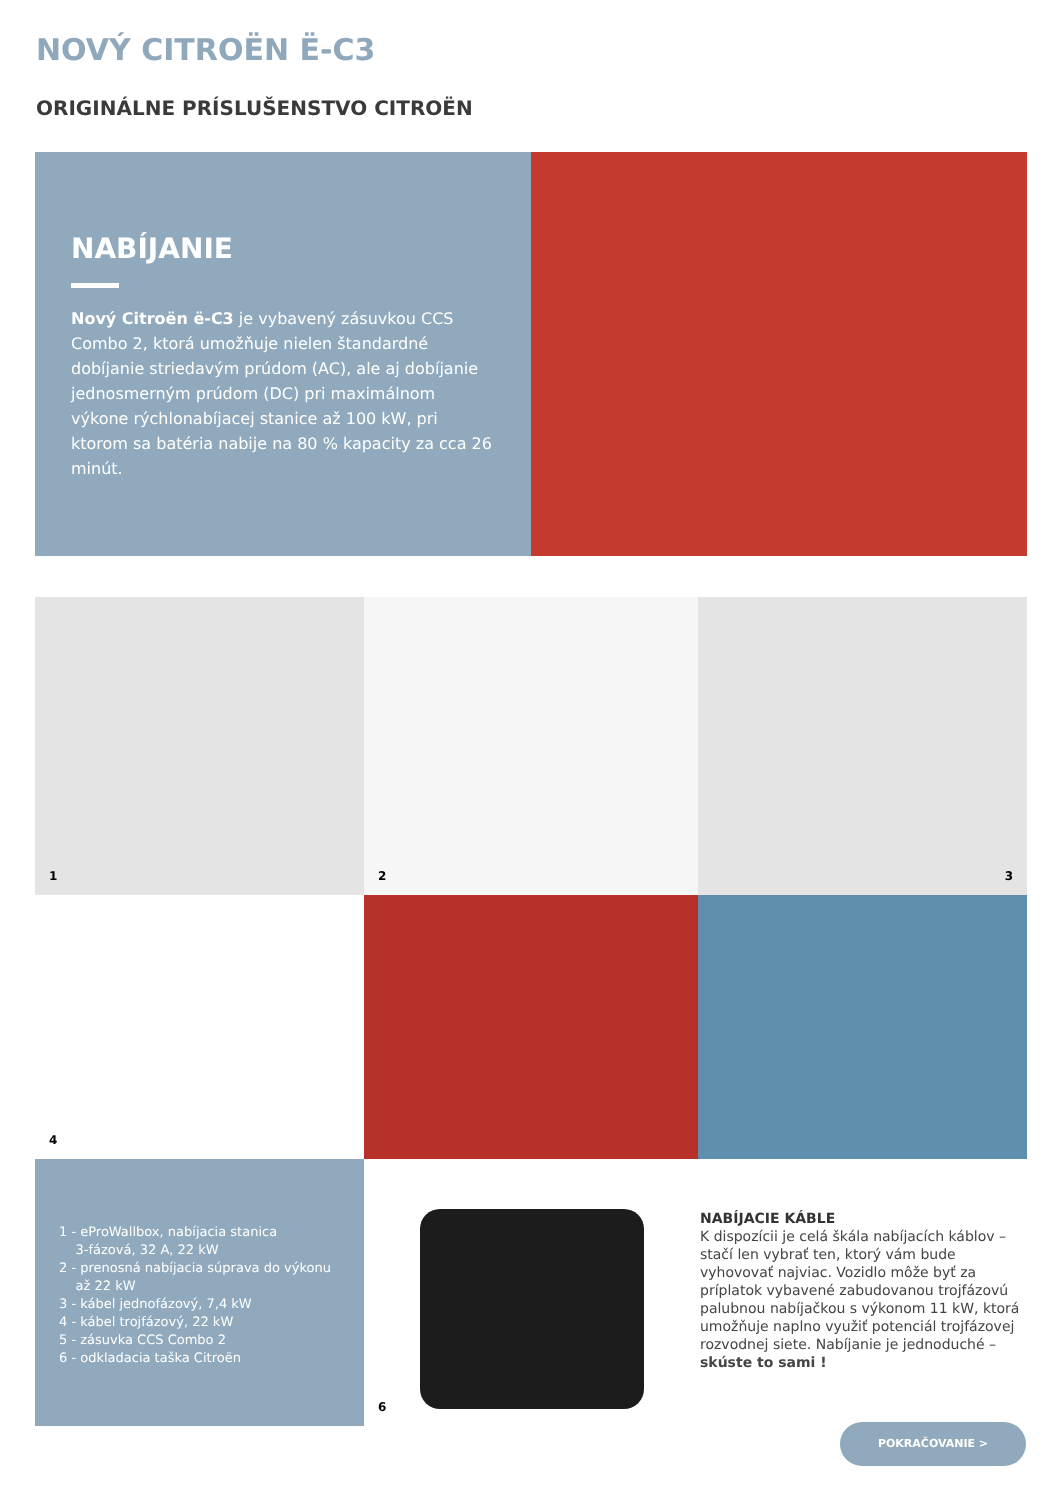NOVÝ CITROËN Ë-C3
ORIGINÁLNE PRÍSLUŠENSTVO CITROËN
NABÍJANIE
Nový Citroën ë-C3 je vybavený zásuvkou CCS Combo 2, ktorá umožňuje nielen štandardné dobíjanie striedavým prúdom (AC), ale aj dobíjanie jednosmerným prúdom (DC) pri maximálnom výkone rýchlonabíjacej stanice až 100 kW, pri ktorom sa batéria nabije na 80 % kapacity za cca 26 minút.
1
2
3
4
1 - eProWallbox, nabíjacia stanica
3-fázová, 32 A, 22 kW
2 - prenosná nabíjacia súprava do výkonu
až 22 kW
3 - kábel jednofázový, 7,4 kW
4 - kábel trojfázový, 22 kW
5 - zásuvka CCS Combo 2
6 - odkladacia taška Citroën
6
NABÍJACIE KÁBLE
K dispozícii je celá škála nabíjacích káblov – stačí len vybrať ten, ktorý vám bude vyhovovať najviac. Vozidlo môže byť za príplatok vybavené zabudovanou trojfázovú palubnou nabíjačkou s výkonom 11 kW, ktorá umožňuje naplno využiť potenciál trojfázovej rozvodnej siete. Nabíjanie je jednoduché – skúste to sami !
POKRAČOVANIE >